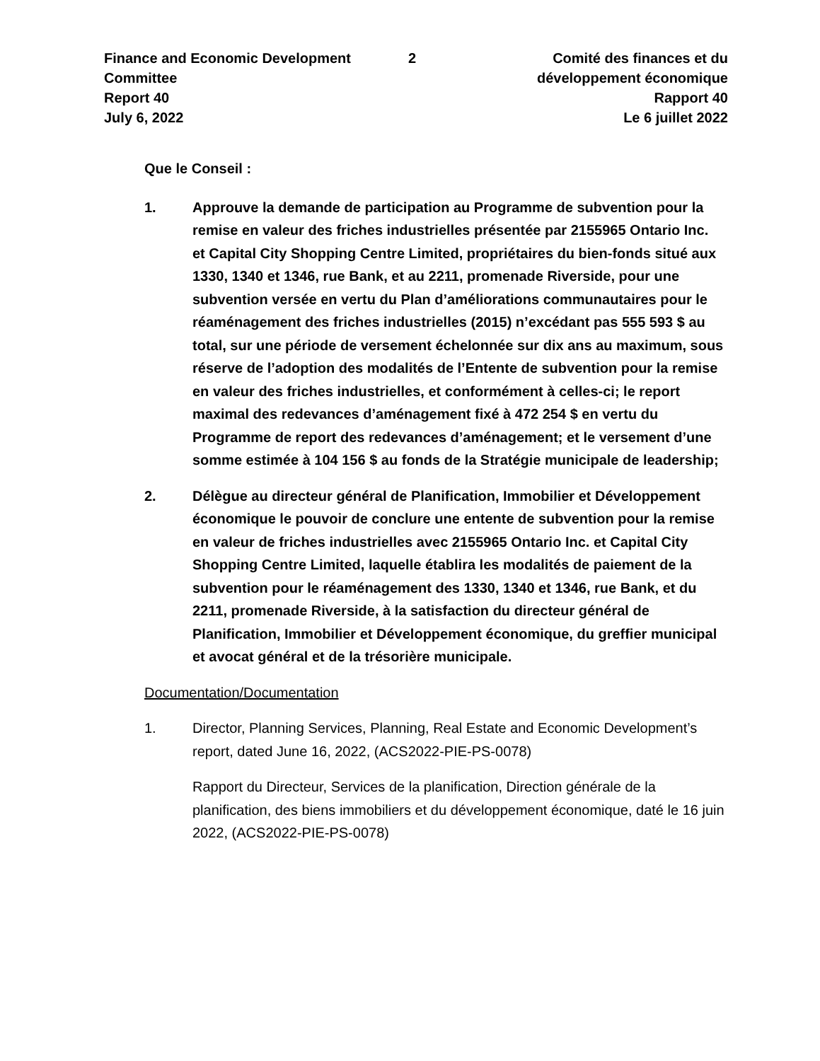Finance and Economic Development
Committee
Report 40
July 6, 2022
2
Comité des finances et du
développement économique
Rapport 40
Le 6 juillet 2022
Que le Conseil :
1. Approuve la demande de participation au Programme de subvention pour la remise en valeur des friches industrielles présentée par 2155965 Ontario Inc. et Capital City Shopping Centre Limited, propriétaires du bien-fonds situé aux 1330, 1340 et 1346, rue Bank, et au 2211, promenade Riverside, pour une subvention versée en vertu du Plan d’améliorations communautaires pour le réaménagement des friches industrielles (2015) n’excédant pas 555 593 $ au total, sur une période de versement échelonnée sur dix ans au maximum, sous réserve de l’adoption des modalités de l’Entente de subvention pour la remise en valeur des friches industrielles, et conformément à celles-ci; le report maximal des redevances d’aménagement fixé à 472 254 $ en vertu du Programme de report des redevances d’aménagement; et le versement d’une somme estimée à 104 156 $ au fonds de la Stratégie municipale de leadership;
2. Délègue au directeur général de Planification, Immobilier et Développement économique le pouvoir de conclure une entente de subvention pour la remise en valeur de friches industrielles avec 2155965 Ontario Inc. et Capital City Shopping Centre Limited, laquelle établira les modalités de paiement de la subvention pour le réaménagement des 1330, 1340 et 1346, rue Bank, et du 2211, promenade Riverside, à la satisfaction du directeur général de Planification, Immobilier et Développement économique, du greffier municipal et avocat général et de la trésorière municipale.
Documentation/Documentation
1. Director, Planning Services, Planning, Real Estate and Economic Development’s report, dated June 16, 2022, (ACS2022-PIE-PS-0078)
Rapport du Directeur, Services de la planification, Direction générale de la planification, des biens immobiliers et du développement économique, daté le 16 juin 2022, (ACS2022-PIE-PS-0078)